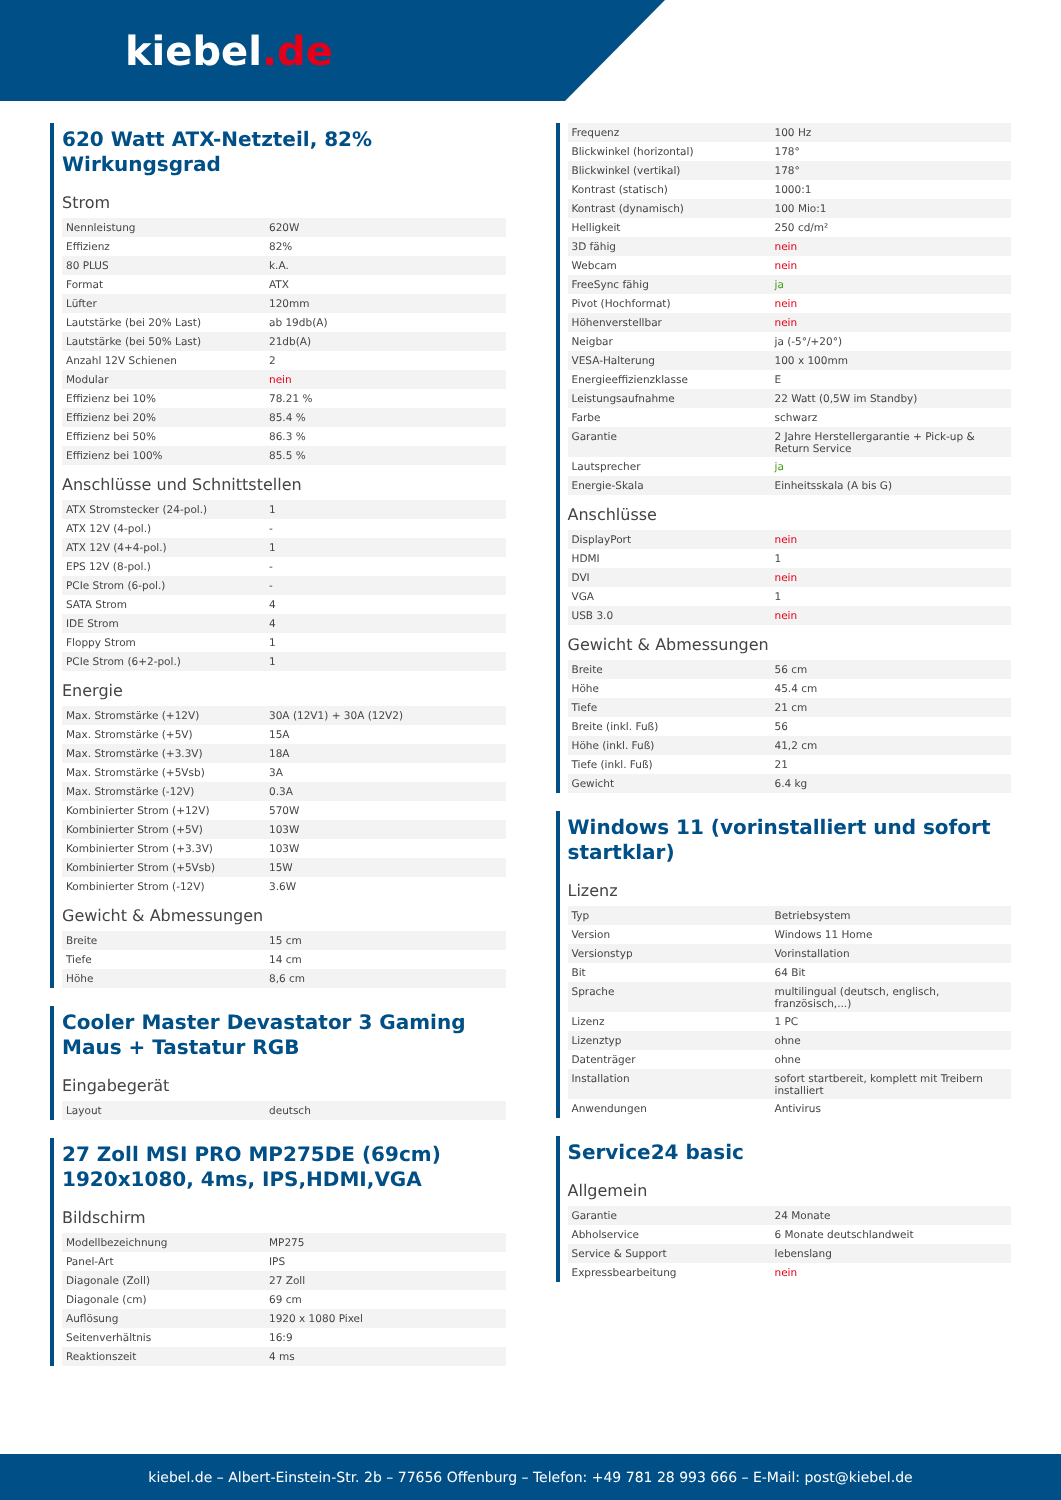kiebel.de
620 Watt ATX-Netzteil, 82% Wirkungsgrad
Strom
| Nennleistung | 620W |
| Effizienz | 82% |
| 80 PLUS | k.A. |
| Format | ATX |
| Lüfter | 120mm |
| Lautstärke (bei 20% Last) | ab 19db(A) |
| Lautstärke (bei 50% Last) | 21db(A) |
| Anzahl 12V Schienen | 2 |
| Modular | nein |
| Effizienz bei 10% | 78.21 % |
| Effizienz bei 20% | 85.4 % |
| Effizienz bei 50% | 86.3 % |
| Effizienz bei 100% | 85.5 % |
Anschlüsse und Schnittstellen
| ATX Stromstecker (24-pol.) | 1 |
| ATX 12V (4-pol.) | - |
| ATX 12V (4+4-pol.) | 1 |
| EPS 12V (8-pol.) | - |
| PCIe Strom (6-pol.) | - |
| SATA Strom | 4 |
| IDE Strom | 4 |
| Floppy Strom | 1 |
| PCIe Strom (6+2-pol.) | 1 |
Energie
| Max. Stromstärke (+12V) | 30A (12V1) + 30A (12V2) |
| Max. Stromstärke (+5V) | 15A |
| Max. Stromstärke (+3.3V) | 18A |
| Max. Stromstärke (+5Vsb) | 3A |
| Max. Stromstärke (-12V) | 0.3A |
| Kombinierter Strom (+12V) | 570W |
| Kombinierter Strom (+5V) | 103W |
| Kombinierter Strom (+3.3V) | 103W |
| Kombinierter Strom (+5Vsb) | 15W |
| Kombinierter Strom (-12V) | 3.6W |
Gewicht & Abmessungen
| Breite | 15 cm |
| Tiefe | 14 cm |
| Höhe | 8,6 cm |
Cooler Master Devastator 3 Gaming Maus + Tastatur RGB
Eingabegerät
| Layout | deutsch |
27 Zoll MSI PRO MP275DE (69cm) 1920x1080, 4ms, IPS,HDMI,VGA
Bildschirm
| Modellbezeichnung | MP275 |
| Panel-Art | IPS |
| Diagonale (Zoll) | 27 Zoll |
| Diagonale (cm) | 69 cm |
| Auflösung | 1920 x 1080 Pixel |
| Seitenverhältnis | 16:9 |
| Reaktionszeit | 4 ms |
| Frequenz | 100 Hz |
| Blickwinkel (horizontal) | 178° |
| Blickwinkel (vertikal) | 178° |
| Kontrast (statisch) | 1000:1 |
| Kontrast (dynamisch) | 100 Mio:1 |
| Helligkeit | 250 cd/m² |
| 3D fähig | nein |
| Webcam | nein |
| FreeSync fähig | ja |
| Pivot (Hochformat) | nein |
| Höhenverstellbar | nein |
| Neigbar | ja (-5°/+20°) |
| VESA-Halterung | 100 x 100mm |
| Energieeffizienzklasse | E |
| Leistungsaufnahme | 22 Watt (0,5W im Standby) |
| Farbe | schwarz |
| Garantie | 2 Jahre Herstellergarantie + Pick-up & Return Service |
| Lautsprecher | ja |
| Energie-Skala | Einheitsskala (A bis G) |
Anschlüsse
| DisplayPort | nein |
| HDMI | 1 |
| DVI | nein |
| VGA | 1 |
| USB 3.0 | nein |
Gewicht & Abmessungen
| Breite | 56 cm |
| Höhe | 45.4 cm |
| Tiefe | 21 cm |
| Breite (inkl. Fuß) | 56 |
| Höhe (inkl. Fuß) | 41,2 cm |
| Tiefe (inkl. Fuß) | 21 |
| Gewicht | 6.4 kg |
Windows 11 (vorinstalliert und sofort startklar)
Lizenz
| Typ | Betriebsystem |
| Version | Windows 11 Home |
| Versionstyp | Vorinstallation |
| Bit | 64 Bit |
| Sprache | multilingual (deutsch, englisch, französisch,...) |
| Lizenz | 1 PC |
| Lizenztyp | ohne |
| Datenträger | ohne |
| Installation | sofort startbereit, komplett mit Treibern installiert |
| Anwendungen | Antivirus |
Service24 basic
Allgemein
| Garantie | 24 Monate |
| Abholservice | 6 Monate deutschlandweit |
| Service & Support | lebenslang |
| Expressbearbeitung | nein |
kiebel.de – Albert-Einstein-Str. 2b – 77656 Offenburg – Telefon: +49 781 28 993 666 – E-Mail: post@kiebel.de